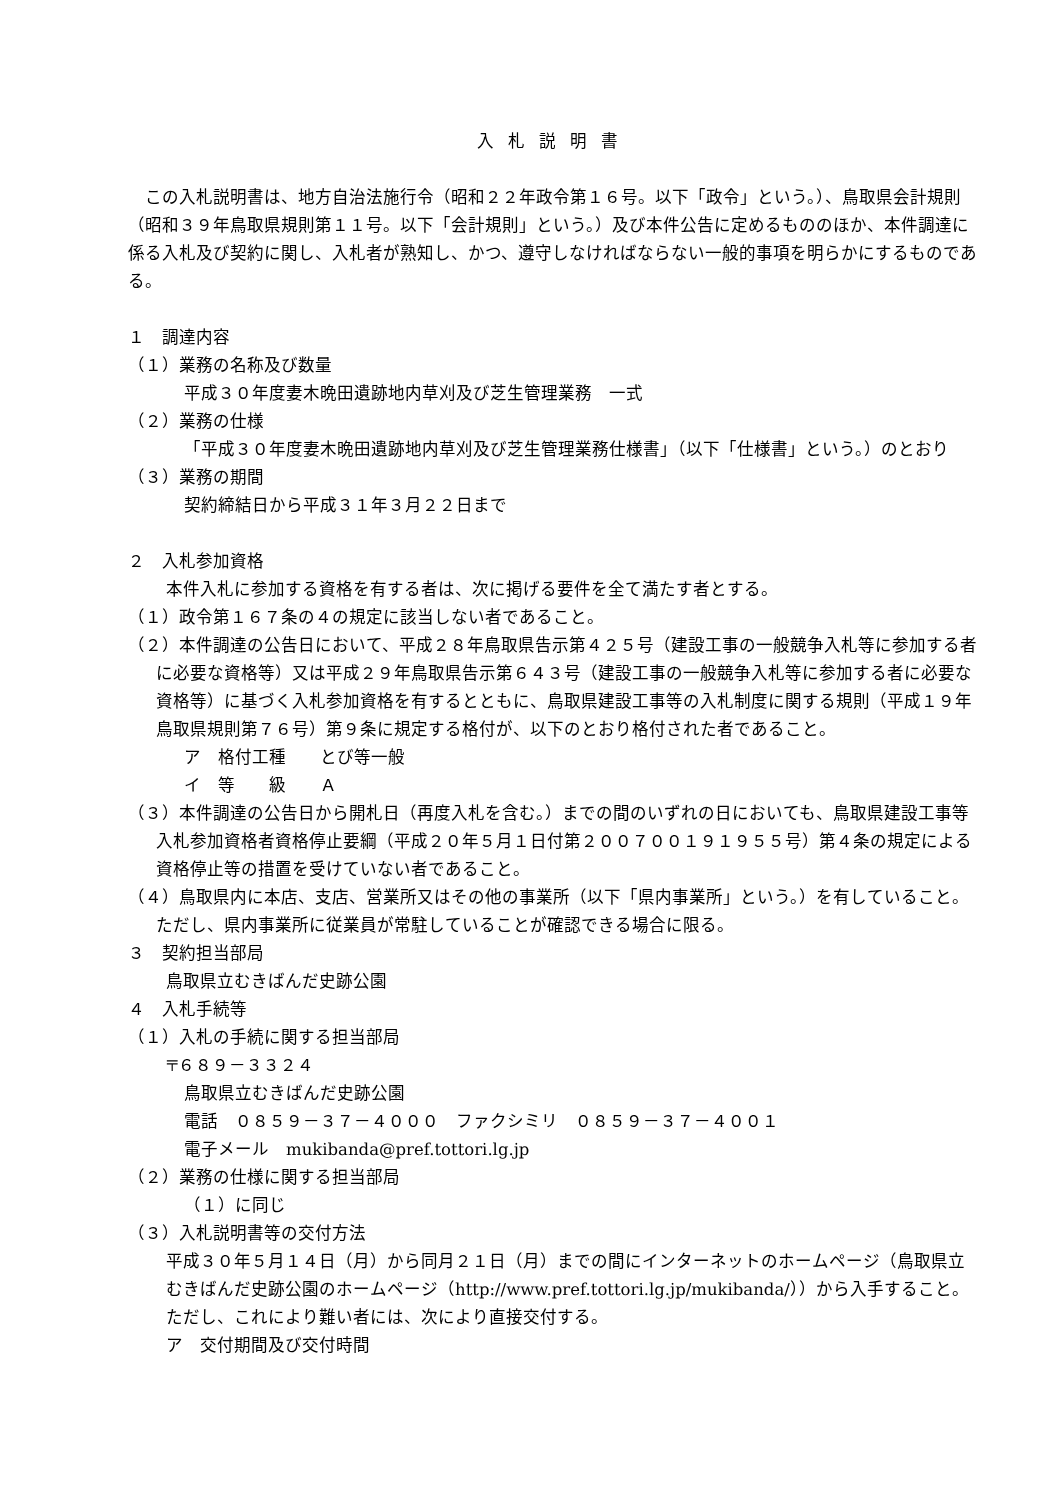入札説明書
　この入札説明書は、地方自治法施行令（昭和２２年政令第１６号。以下「政令」という。）、鳥取県会計規則（昭和３９年鳥取県規則第１１号。以下「会計規則」という。）及び本件公告に定めるもののほか、本件調達に係る入札及び契約に関し、入札者が熟知し、かつ、遵守しなければならない一般的事項を明らかにするものである。
１　調達内容
（１）業務の名称及び数量
平成３０年度妻木晩田遺跡地内草刈及び芝生管理業務　一式
（２）業務の仕様
「平成３０年度妻木晩田遺跡地内草刈及び芝生管理業務仕様書」（以下「仕様書」という。）のとおり
（３）業務の期間
契約締結日から平成３１年３月２２日まで
２　入札参加資格
本件入札に参加する資格を有する者は、次に掲げる要件を全て満たす者とする。
（１）政令第１６７条の４の規定に該当しない者であること。
（２）本件調達の公告日において、平成２８年鳥取県告示第４２５号（建設工事の一般競争入札等に参加する者に必要な資格等）又は平成２９年鳥取県告示第６４３号（建設工事の一般競争入札等に参加する者に必要な資格等）に基づく入札参加資格を有するとともに、鳥取県建設工事等の入札制度に関する規則（平成１９年鳥取県規則第７６号）第９条に規定する格付が、以下のとおり格付された者であること。
ア　格付工種　　とび等一般
イ　等　　級　　Ａ
（３）本件調達の公告日から開札日（再度入札を含む。）までの間のいずれの日においても、鳥取県建設工事等入札参加資格者資格停止要綱（平成２０年５月１日付第２００７００１９１９５５号）第４条の規定による資格停止等の措置を受けていない者であること。
（４）鳥取県内に本店、支店、営業所又はその他の事業所（以下「県内事業所」という。）を有していること。ただし、県内事業所に従業員が常駐していることが確認できる場合に限る。
３　契約担当部局
鳥取県立むきばんだ史跡公園
４　入札手続等
（１）入札の手続に関する担当部局
〒６８９－３３２４
鳥取県立むきばんだ史跡公園
電話　０８５９－３７－４０００　ファクシミリ　０８５９－３７－４００１
電子メール　mukibanda@pref.tottori.lg.jp
（２）業務の仕様に関する担当部局
（１）に同じ
（３）入札説明書等の交付方法
平成３０年５月１４日（月）から同月２１日（月）までの間にインターネットのホームページ（鳥取県立むきばんだ史跡公園のホームページ（http://www.pref.tottori.lg.jp/mukibanda/））から入手すること。ただし、これにより難い者には、次により直接交付する。
ア　交付期間及び交付時間